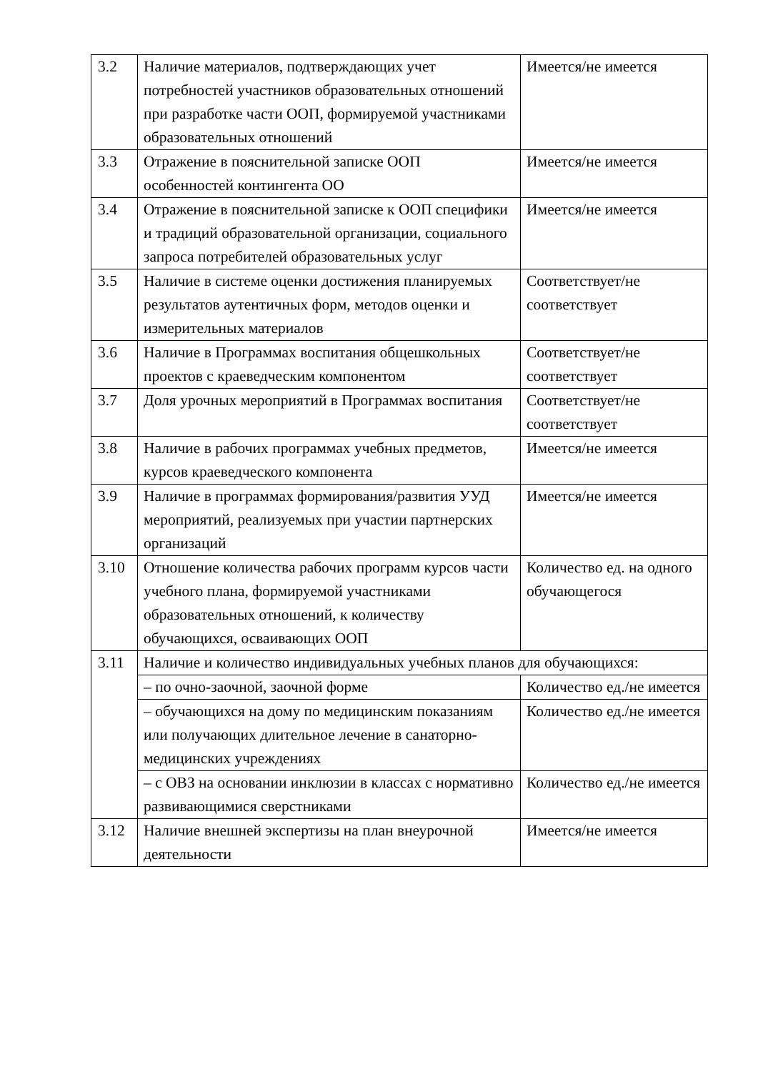| 3.2 | Наличие материалов, подтверждающих учет потребностей участников образовательных отношений при разработке части ООП, формируемой участниками образовательных отношений | Имеется/не имеется |
| 3.3 | Отражение в пояснительной записке ООП особенностей контингента ОО | Имеется/не имеется |
| 3.4 | Отражение в пояснительной записке к ООП специфики и традиций образовательной организации, социального запроса потребителей образовательных услуг | Имеется/не имеется |
| 3.5 | Наличие в системе оценки достижения планируемых результатов аутентичных форм, методов оценки и измерительных материалов | Соответствует/не соответствует |
| 3.6 | Наличие в Программах воспитания общешкольных проектов с краеведческим компонентом | Соответствует/не соответствует |
| 3.7 | Доля урочных мероприятий в Программах воспитания | Соответствует/не соответствует |
| 3.8 | Наличие в рабочих программах учебных предметов, курсов краеведческого компонента | Имеется/не имеется |
| 3.9 | Наличие в программах формирования/развития УУД мероприятий, реализуемых при участии партнерских организаций | Имеется/не имеется |
| 3.10 | Отношение количества рабочих программ курсов части учебного плана, формируемой участниками образовательных отношений, к количеству обучающихся, осваивающих ООП | Количество ед. на одного обучающегося |
| 3.11 | Наличие и количество индивидуальных учебных планов для обучающихся: | |
| | – по очно-заочной, заочной форме | Количество ед./не имеется |
| | – обучающихся на дому по медицинским показаниям или получающих длительное лечение в санаторно-медицинских учреждениях | Количество ед./не имеется |
| | – с ОВЗ на основании инклюзии в классах с нормативно развивающимися сверстниками | Количество ед./не имеется |
| 3.12 | Наличие внешней экспертизы на план внеурочной деятельности | Имеется/не имеется |